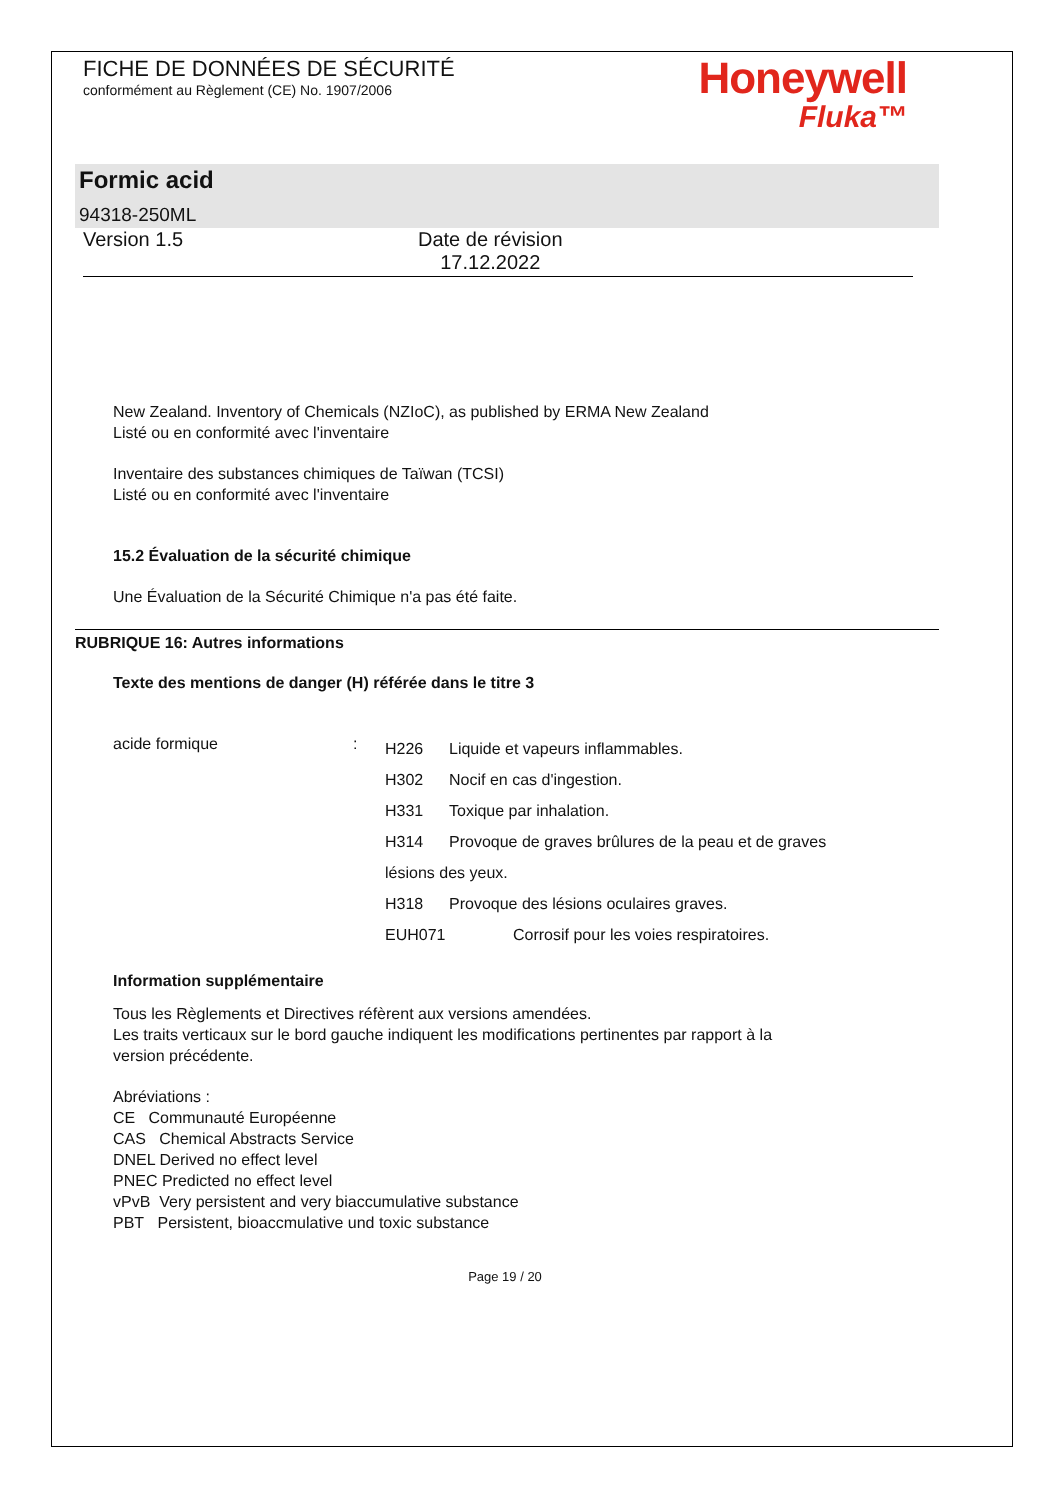FICHE DE DONNÉES DE SÉCURITÉ
conformément au Règlement (CE) No. 1907/2006
Honeywell
Fluka™
Formic acid
94318-250ML
Version 1.5 Date de révision
17.12.2022
New Zealand. Inventory of Chemicals (NZIoC), as published by ERMA New Zealand
Listé ou en conformité avec l'inventaire
Inventaire des substances chimiques de Taïwan (TCSI)
Listé ou en conformité avec l'inventaire
15.2 Évaluation de la sécurité chimique
Une Évaluation de la Sécurité Chimique n'a pas été faite.
RUBRIQUE 16: Autres informations
Texte des mentions de danger (H) référée dans le titre 3
acide formique :
H226 Liquide et vapeurs inflammables.
H302 Nocif en cas d'ingestion.
H331 Toxique par inhalation.
H314 Provoque de graves brûlures de la peau et de graves
lésions des yeux.
H318 Provoque des lésions oculaires graves.
EUH071 Corrosif pour les voies respiratoires.
Information supplémentaire
Tous les Règlements et Directives réfèrent aux versions amendées.
Les traits verticaux sur le bord gauche indiquent les modifications pertinentes par rapport à la
version précédente.
Abréviations :
CE Communauté Européenne
CAS Chemical Abstracts Service
DNEL Derived no effect level
PNEC Predicted no effect level
vPvB Very persistent and very biaccumulative substance
PBT Persistent, bioaccmulative und toxic substance
Page 19 / 20